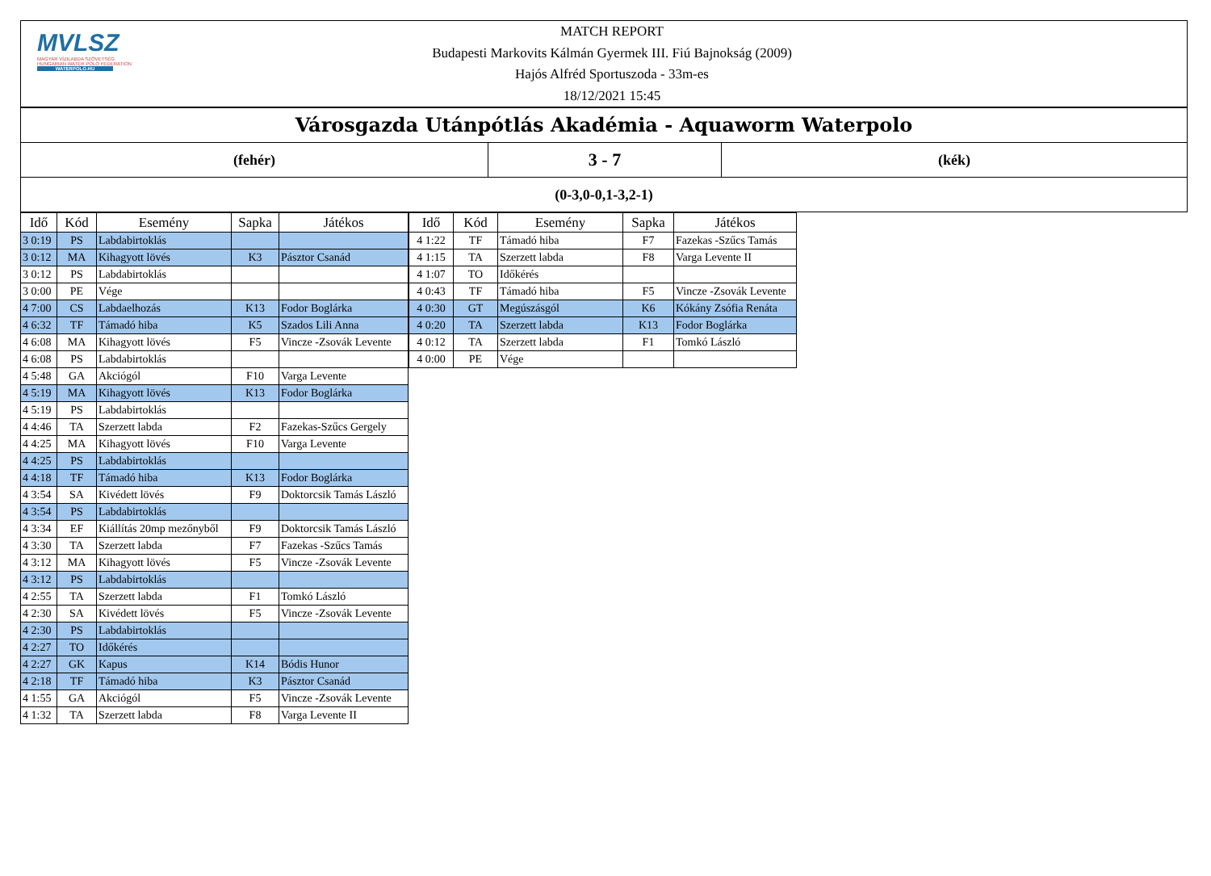MVLSZ
MAGYAR VÍZILABDA SZÖVETSÉG
HUNGARIAN WATER POLO FEDERATION
WATERPOLO.HU
MATCH REPORT
Budapesti Markovits Kálmán Gyermek III. Fiú Bajnokság (2009)
Hajós Alfréd Sportuszoda - 33m-es
18/12/2021 15:45
Városgazda Utánpótlás Akadémia - Aquaworm Waterpolo
(fehér)
3 - 7
(kék)
(0-3,0-0,1-3,2-1)
| Idő | Kód | Esemény | Sapka | Játékos |
| --- | --- | --- | --- | --- |
| 3 0:19 | PS | Labdabirtoklás | | |
| 3 0:12 | MA | Kihagyott lövés | K3 | Pásztor Csanád |
| 3 0:12 | PS | Labdabirtoklás | | |
| 3 0:00 | PE | Vége | | |
| 4 7:00 | CS | Labdaelhozás | K13 | Fodor Boglárka |
| 4 6:32 | TF | Támadó hiba | K5 | Szados Lili Anna |
| 4 6:08 | MA | Kihagyott lövés | F5 | Vincze -Zsovák Levente |
| 4 6:08 | PS | Labdabirtoklás | | |
| 4 5:48 | GA | Akciógól | F10 | Varga Levente |
| 4 5:19 | MA | Kihagyott lövés | K13 | Fodor Boglárka |
| 4 5:19 | PS | Labdabirtoklás | | |
| 4 4:46 | TA | Szerzett labda | F2 | Fazekas-Szűcs Gergely |
| 4 4:25 | MA | Kihagyott lövés | F10 | Varga Levente |
| 4 4:25 | PS | Labdabirtoklás | | |
| 4 4:18 | TF | Támadó hiba | K13 | Fodor Boglárka |
| 4 3:54 | SA | Kivédett lövés | F9 | Doktorcsik Tamás László |
| 4 3:54 | PS | Labdabirtoklás | | |
| 4 3:34 | EF | Kiállítás 20mp mezőnyből | F9 | Doktorcsik Tamás László |
| 4 3:30 | TA | Szerzett labda | F7 | Fazekas -Szűcs Tamás |
| 4 3:12 | MA | Kihagyott lövés | F5 | Vincze -Zsovák Levente |
| 4 3:12 | PS | Labdabirtoklás | | |
| 4 2:55 | TA | Szerzett labda | F1 | Tomkó László |
| 4 2:30 | SA | Kivédett lövés | F5 | Vincze -Zsovák Levente |
| 4 2:30 | PS | Labdabirtoklás | | |
| 4 2:27 | TO | Időkérés | | |
| 4 2:27 | GK | Kapus | K14 | Bódis Hunor |
| 4 2:18 | TF | Támadó hiba | K3 | Pásztor Csanád |
| 4 1:55 | GA | Akciógól | F5 | Vincze -Zsovák Levente |
| 4 1:32 | TA | Szerzett labda | F8 | Varga Levente II |
| Idő | Kód | Esemény | Sapka | Játékos |
| --- | --- | --- | --- | --- |
| 4 1:22 | TF | Támadó hiba | F7 | Fazekas -Szűcs Tamás |
| 4 1:15 | TA | Szerzett labda | F8 | Varga Levente II |
| 4 1:07 | TO | Időkérés | | |
| 4 0:43 | TF | Támadó hiba | F5 | Vincze -Zsovák Levente |
| 4 0:30 | GT | Megúszásgól | K6 | Kókány Zsófia Renáta |
| 4 0:20 | TA | Szerzett labda | K13 | Fodor Boglárka |
| 4 0:12 | TA | Szerzett labda | F1 | Tomkó László |
| 4 0:00 | PE | Vége | | |